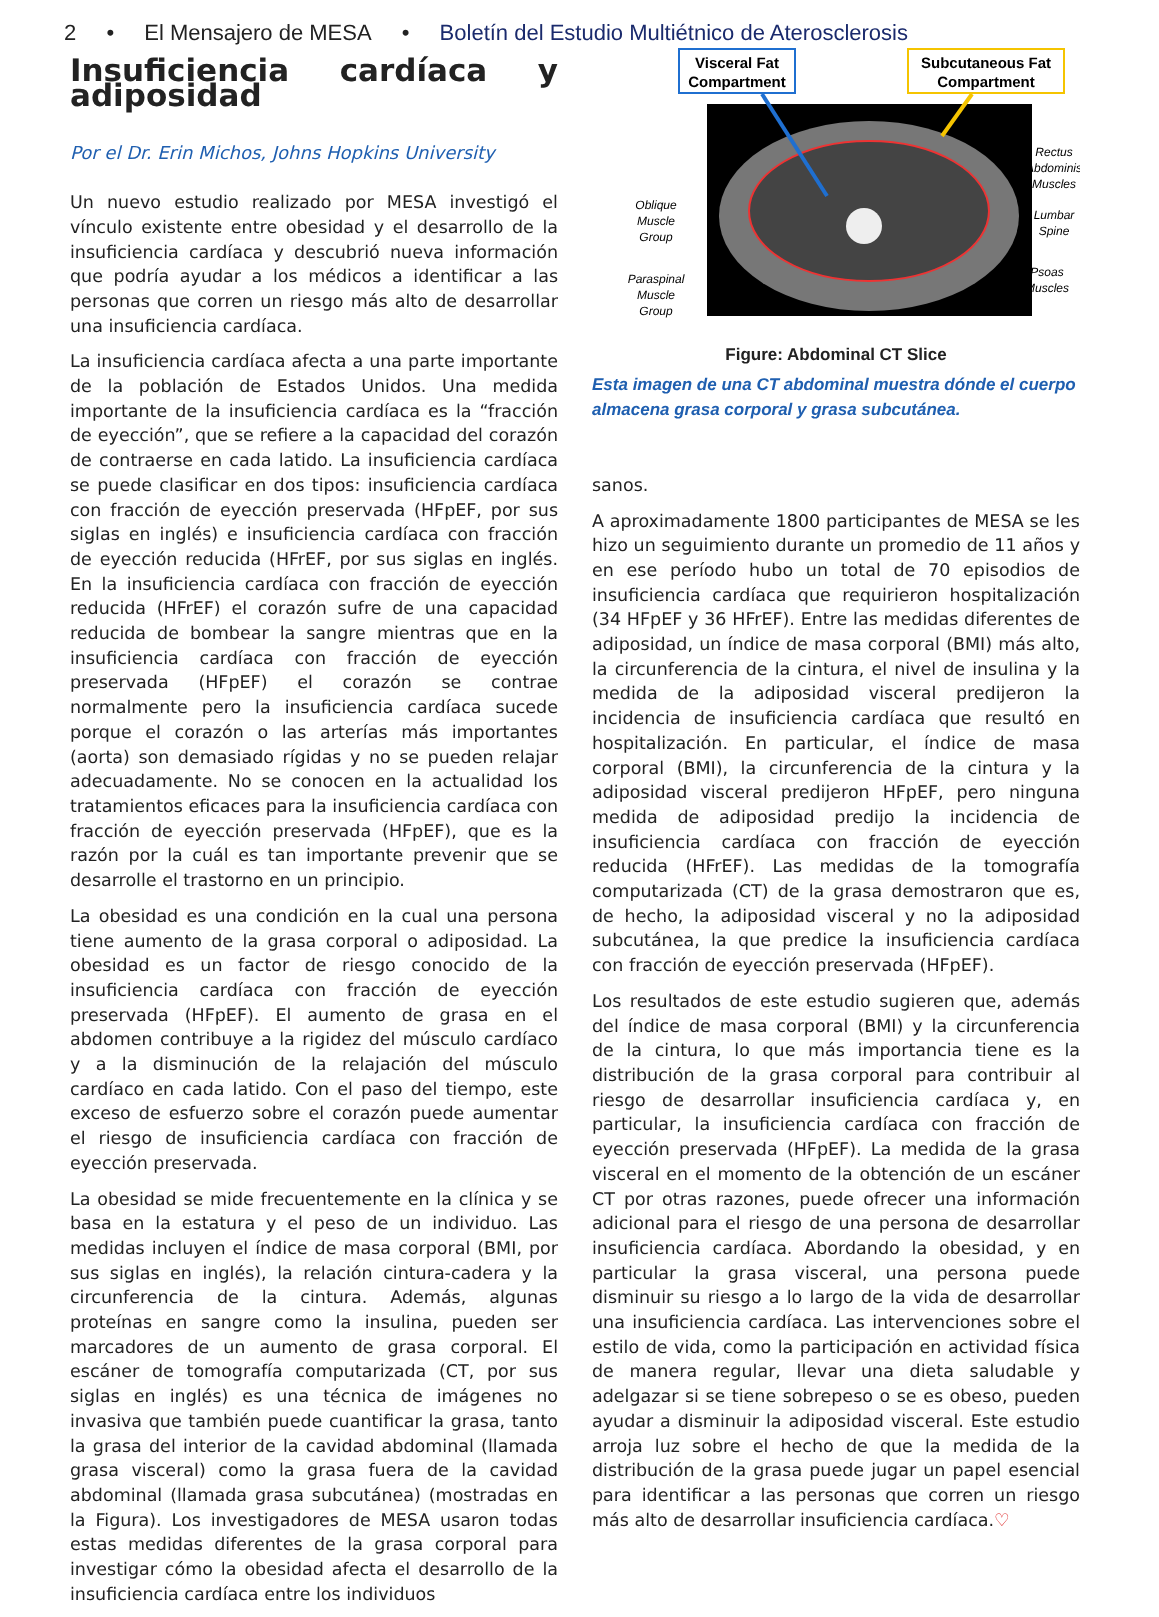2 • El Mensajero de MESA • Boletín del Estudio Multiétnico de Aterosclerosis
Insuficiencia cardíaca y adiposidad
Por el Dr. Erin Michos, Johns Hopkins University
Un nuevo estudio realizado por MESA investigó el vínculo existente entre obesidad y el desarrollo de la insuficiencia cardíaca y descubrió nueva información que podría ayudar a los médicos a identificar a las personas que corren un riesgo más alto de desarrollar una insuficiencia cardíaca.
La insuficiencia cardíaca afecta a una parte importante de la población de Estados Unidos. Una medida importante de la insuficiencia cardíaca es la “fracción de eyección”, que se refiere a la capacidad del corazón de contraerse en cada latido. La insuficiencia cardíaca se puede clasificar en dos tipos: insuficiencia cardíaca con fracción de eyección preservada (HFpEF, por sus siglas en inglés) e insuficiencia cardíaca con fracción de eyección reducida (HFrEF, por sus siglas en inglés. En la insuficiencia cardíaca con fracción de eyección reducida (HFrEF) el corazón sufre de una capacidad reducida de bombear la sangre mientras que en la insuficiencia cardíaca con fracción de eyección preservada (HFpEF) el corazón se contrae normalmente pero la insuficiencia cardíaca sucede porque el corazón o las arterías más importantes (aorta) son demasiado rígidas y no se pueden relajar adecuadamente. No se conocen en la actualidad los tratamientos eficaces para la insuficiencia cardíaca con fracción de eyección preservada (HFpEF), que es la razón por la cuál es tan importante prevenir que se desarrolle el trastorno en un principio.
La obesidad es una condición en la cual una persona tiene aumento de la grasa corporal o adiposidad. La obesidad es un factor de riesgo conocido de la insuficiencia cardíaca con fracción de eyección preservada (HFpEF). El aumento de grasa en el abdomen contribuye a la rigidez del músculo cardíaco y a la disminución de la relajación del músculo cardíaco en cada latido. Con el paso del tiempo, este exceso de esfuerzo sobre el corazón puede aumentar el riesgo de insuficiencia cardíaca con fracción de eyección preservada.
La obesidad se mide frecuentemente en la clínica y se basa en la estatura y el peso de un individuo. Las medidas incluyen el índice de masa corporal (BMI, por sus siglas en inglés), la relación cintura-cadera y la circunferencia de la cintura. Además, algunas proteínas en sangre como la insulina, pueden ser marcadores de un aumento de grasa corporal. El escáner de tomografía computarizada (CT, por sus siglas en inglés) es una técnica de imágenes no invasiva que también puede cuantificar la grasa, tanto la grasa del interior de la cavidad abdominal (llamada grasa visceral) como la grasa fuera de la cavidad abdominal (llamada grasa subcutánea) (mostradas en la Figura). Los investigadores de MESA usaron todas estas medidas diferentes de la grasa corporal para investigar cómo la obesidad afecta el desarrollo de la insuficiencia cardíaca entre los individuos
Visceral Fat
Compartment
Subcutaneous Fat
Compartment
Rectus
Abdominis
Muscles
Oblique
Muscle
Group
Lumbar
Spine
Paraspinal
Muscle
Group
Psoas
Muscles
Figure: Abdominal CT Slice
Esta imagen de una CT abdominal muestra dónde el cuerpo almacena grasa corporal y grasa subcutánea.
sanos.
A aproximadamente 1800 participantes de MESA se les hizo un seguimiento durante un promedio de 11 años y en ese período hubo un total de 70 episodios de insuficiencia cardíaca que requirieron hospitalización (34 HFpEF y 36 HFrEF). Entre las medidas diferentes de adiposidad, un índice de masa corporal (BMI) más alto, la circunferencia de la cintura, el nivel de insulina y la medida de la adiposidad visceral predijeron la incidencia de insuficiencia cardíaca que resultó en hospitalización. En particular, el índice de masa corporal (BMI), la circunferencia de la cintura y la adiposidad visceral predijeron HFpEF, pero ninguna medida de adiposidad predijo la incidencia de insuficiencia cardíaca con fracción de eyección reducida (HFrEF). Las medidas de la tomografía computarizada (CT) de la grasa demostraron que es, de hecho, la adiposidad visceral y no la adiposidad subcutánea, la que predice la insuficiencia cardíaca con fracción de eyección preservada (HFpEF).
Los resultados de este estudio sugieren que, además del índice de masa corporal (BMI) y la circunferencia de la cintura, lo que más importancia tiene es la distribución de la grasa corporal para contribuir al riesgo de desarrollar insuficiencia cardíaca y, en particular, la insuficiencia cardíaca con fracción de eyección preservada (HFpEF). La medida de la grasa visceral en el momento de la obtención de un escáner CT por otras razones, puede ofrecer una información adicional para el riesgo de una persona de desarrollar insuficiencia cardíaca. Abordando la obesidad, y en particular la grasa visceral, una persona puede disminuir su riesgo a lo largo de la vida de desarrollar una insuficiencia cardíaca. Las intervenciones sobre el estilo de vida, como la participación en actividad física de manera regular, llevar una dieta saludable y adelgazar si se tiene sobrepeso o se es obeso, pueden ayudar a disminuir la adiposidad visceral. Este estudio arroja luz sobre el hecho de que la medida de la distribución de la grasa puede jugar un papel esencial para identificar a las personas que corren un riesgo más alto de desarrollar insuficiencia cardíaca.♡